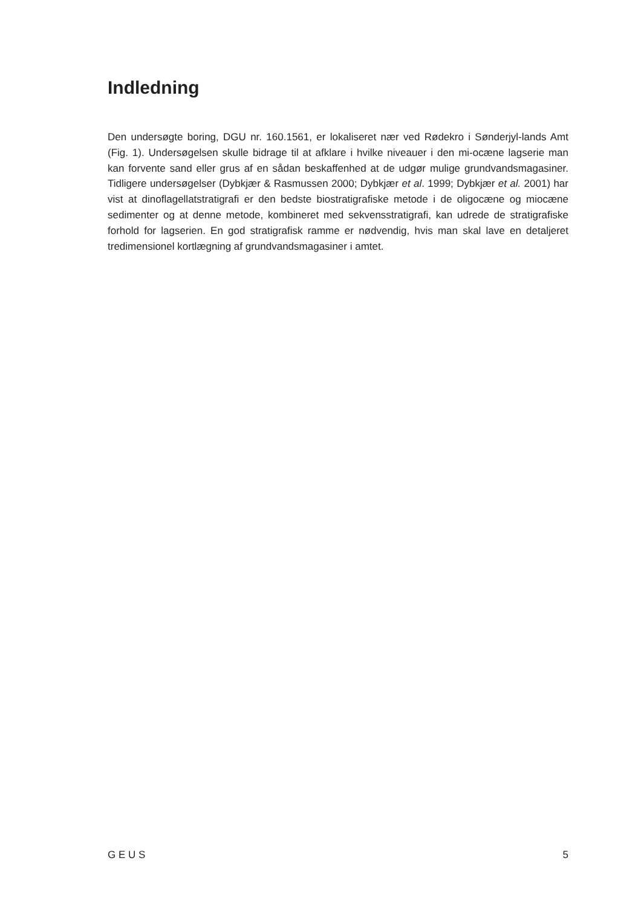Indledning
Den undersøgte boring, DGU nr. 160.1561, er lokaliseret nær ved Rødekro i Sønderjyl-lands Amt (Fig. 1). Undersøgelsen skulle bidrage til at afklare i hvilke niveauer i den mi-ocæne lagserie man kan forvente sand eller grus af en sådan beskaffenhed at de udgør mulige grundvandsmagasiner. Tidligere undersøgelser (Dybkjær & Rasmussen 2000; Dybkjær et al. 1999; Dybkjær et al. 2001) har vist at dinoflagellatstratigrafi er den bedste biostratigrafiske metode i de oligocæne og miocæne sedimenter og at denne metode, kombineret med sekvensstratigrafi, kan udrede de stratigrafiske forhold for lagserien. En god stratigrafisk ramme er nødvendig, hvis man skal lave en detaljeret tredimensionel kortlægning af grundvandsmagasiner i amtet.
G E U S 5